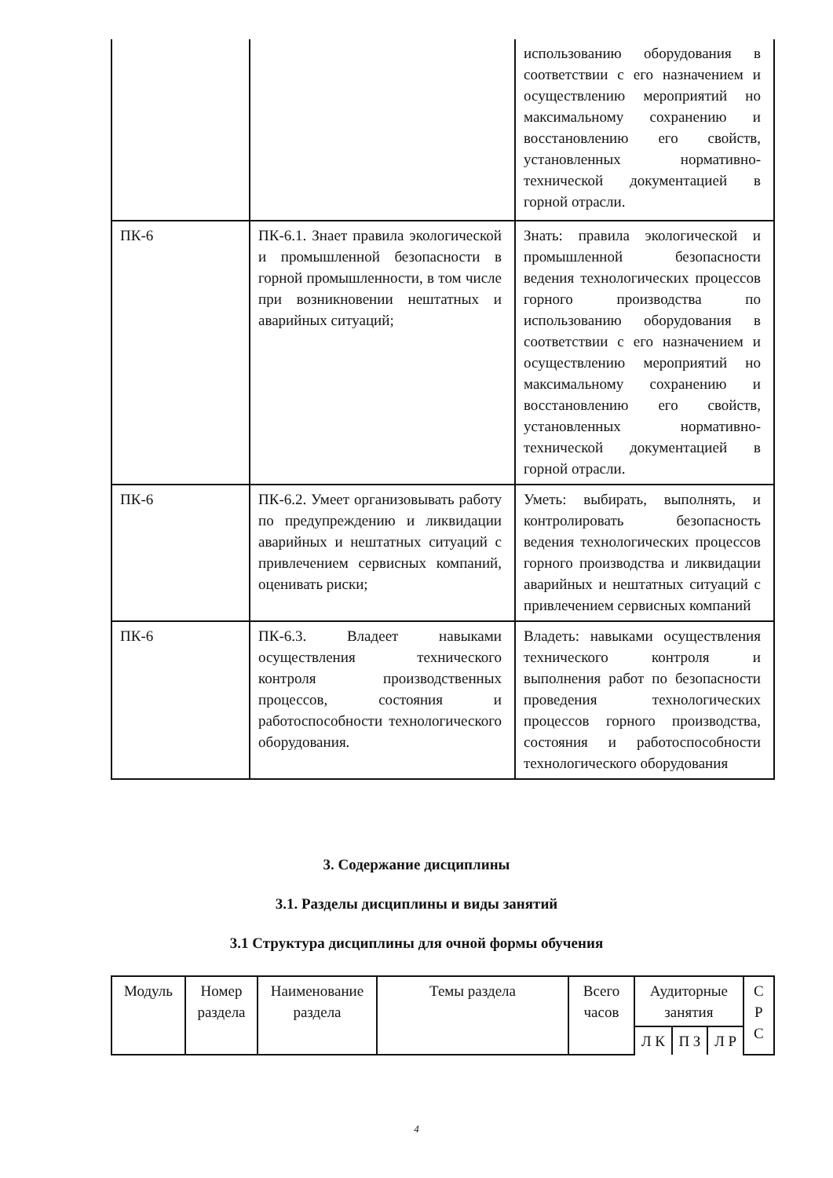| | | использованию оборудования в соответствии с его назначением и осуществлению мероприятий но максимальному сохранению и восстановлению его свойств, установленных нормативно-технической документацией в горной отрасли. |
| ПК-6 | ПК-6.1. Знает правила экологической и промышленной безопасности в горной промышленности, в том числе при возникновении нештатных и аварийных ситуаций; | Знать: правила экологической и промышленной безопасности ведения технологических процессов горного производства по использованию оборудования в соответствии с его назначением и осуществлению мероприятий но максимальному сохранению и восстановлению его свойств, установленных нормативно-технической документацией в горной отрасли. |
| ПК-6 | ПК-6.2. Умеет организовывать работу по предупреждению и ликвидации аварийных и нештатных ситуаций с привлечением сервисных компаний, оценивать риски; | Уметь: выбирать, выполнять, и контролировать безопасность ведения технологических процессов горного производства и ликвидации аварийных и нештатных ситуаций с привлечением сервисных компаний |
| ПК-6 | ПК-6.3. Владеет навыками осуществления технического контроля производственных процессов, состояния и работоспособности технологического оборудования. | Владеть: навыками осуществления технического контроля и выполнения работ по безопасности проведения технологических процессов горного производства, состояния и работоспособности технологического оборудования |
3. Содержание дисциплины
3.1. Разделы дисциплины и виды занятий
3.1 Структура дисциплины для очной формы обучения
| Модуль | Номер раздела | Наименование раздела | Темы раздела | Всего часов | Аудиторные занятия | | | С Р С |
| | | | | | Л К | П З | Л Р | |
4